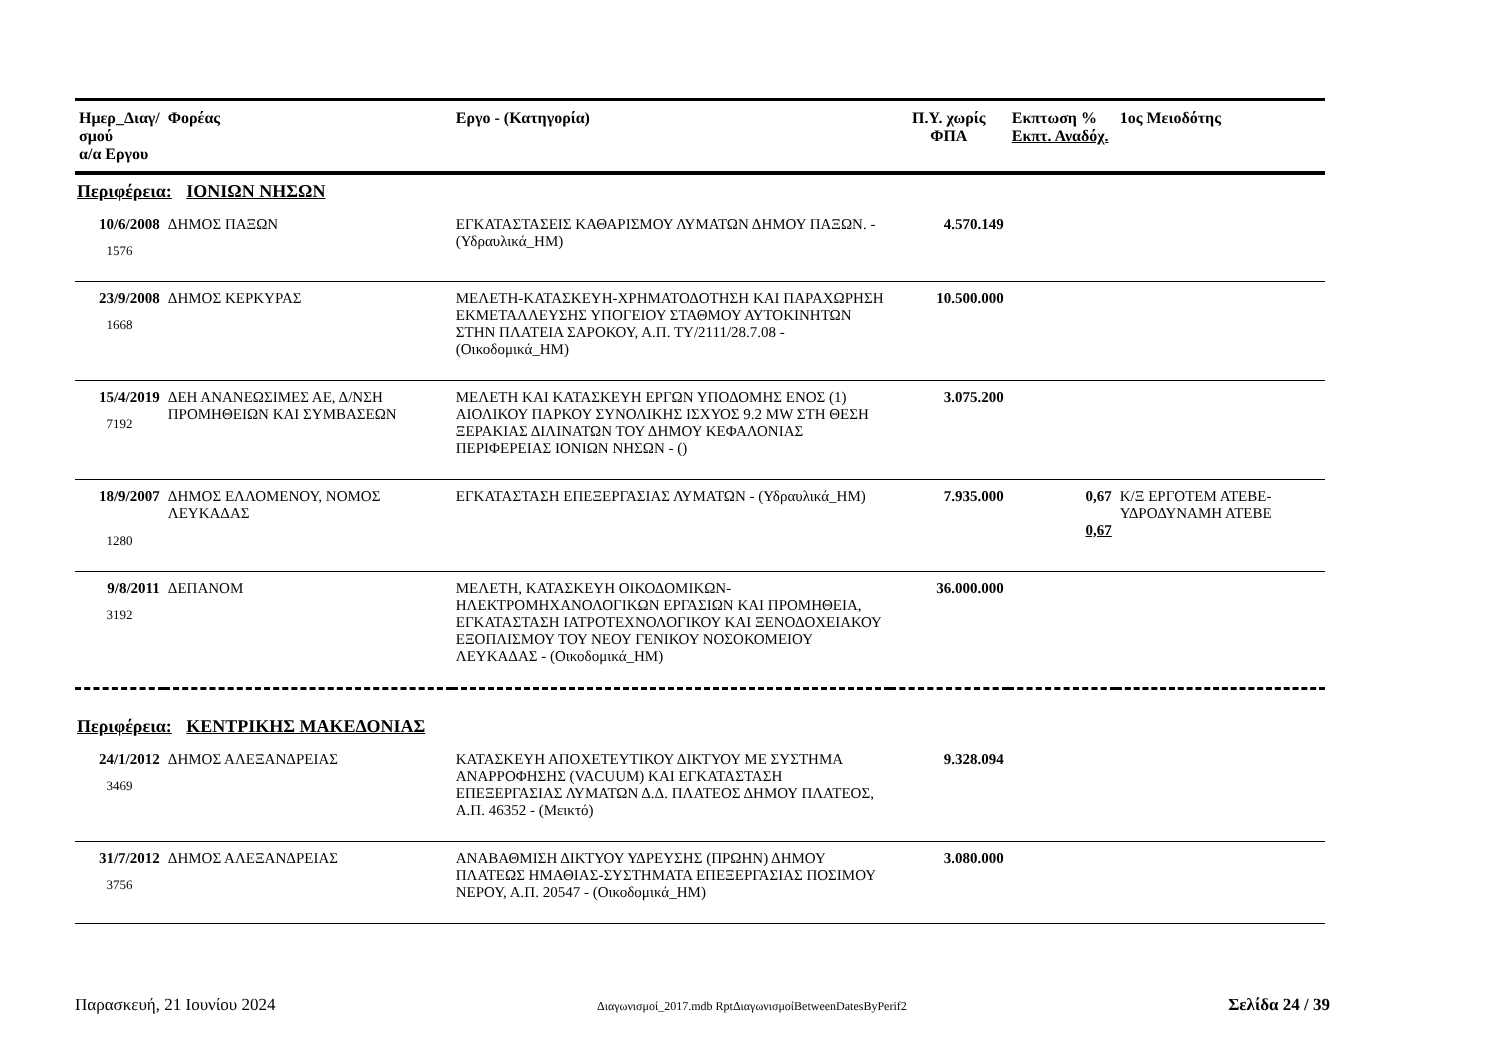| Ημερ_Διαγ/σμού α/α Εργου | Φορέας | Εργο - (Κατηγορία) | Π.Υ. χωρίς ΦΠΑ | Εκπτωση % Εκπτ. Αναδόχ. | 1ος Μειοδότης |
| --- | --- | --- | --- | --- | --- |
| Περιφέρεια: ΙΟΝΙΩΝ ΝΗΣΩΝ | | | | | |
| 10/6/2008 1576 | ΔΗΜΟΣ ΠΑΞΩΝ | ΕΓΚΑΤΑΣΤΑΣΕΙΣ ΚΑΘΑΡΙΣΜΟΥ ΛΥΜΑΤΩΝ ΔΗΜΟΥ ΠΑΞΩΝ. - (Υδραυλικά_ΗΜ) | 4.570.149 | | |
| 23/9/2008 1668 | ΔΗΜΟΣ ΚΕΡΚΥΡΑΣ | ΜΕΛΕΤΗ-ΚΑΤΑΣΚΕΥΗ-ΧΡΗΜΑΤΟΔΟΤΗΣΗ ΚΑΙ ΠΑΡΑΧΩΡΗΣΗ ΕΚΜΕΤΑΛΛΕΥΣΗΣ ΥΠΟΓΕΙΟΥ ΣΤΑΘΜΟΥ ΑΥΤΟΚΙΝΗΤΩΝ ΣΤΗΝ ΠΛΑΤΕΙΑ ΣΑΡΟΚΟΥ, Α.Π. ΤΥ/2111/28.7.08 - (Οικοδομικά_ΗΜ) | 10.500.000 | | |
| 15/4/2019 7192 | ΔΕΗ ΑΝΑΝΕΩΣΙΜΕΣ ΑΕ, Δ/ΝΣΗ ΠΡΟΜΗΘΕΙΩΝ ΚΑΙ ΣΥΜΒΑΣΕΩΝ | ΜΕΛΕΤΗ ΚΑΙ ΚΑΤΑΣΚΕΥΗ ΕΡΓΩΝ ΥΠΟΔΟΜΗΣ ΕΝΟΣ (1) ΑΙΟΛΙΚΟΥ ΠΑΡΚΟΥ ΣΥΝΟΛΙΚΗΣ ΙΣΧΥΟΣ 9.2 MW ΣΤΗ ΘΕΣΗ ΞΕΡΑΚΙΑΣ ΔΙΛΙΝΑΤΩΝ ΤΟΥ ΔΗΜΟΥ ΚΕΦΑΛΟΝΙΑΣ ΠΕΡΙΦΕΡΕΙΑΣ ΙΟΝΙΩΝ ΝΗΣΩΝ - () | 3.075.200 | | |
| 18/9/2007 1280 | ΔΗΜΟΣ ΕΛΛΟΜΕΝΟΥ, ΝΟΜΟΣ ΛΕΥΚΑΔΑΣ | ΕΓΚΑΤΑΣΤΑΣΗ ΕΠΕΞΕΡΓΑΣΙΑΣ ΛΥΜΑΤΩΝ - (Υδραυλικά_ΗΜ) | 7.935.000 | 0,67 0,67 | Κ/Ξ ΕΡΓΟΤΕΜ ΑΤΕΒΕ-ΥΔΡΟΔΥΝΑΜΗ ΑΤΕΒΕ |
| 9/8/2011 3192 | ΔΕΠΑΝΟΜ | ΜΕΛΕΤΗ, ΚΑΤΑΣΚΕΥΗ ΟΙΚΟΔΟΜΙΚΩΝ-ΗΛΕΚΤΡΟΜΗΧΑΝΟΛΟΓΙΚΩΝ ΕΡΓΑΣΙΩΝ ΚΑΙ ΠΡΟΜΗΘΕΙΑ, ΕΓΚΑΤΑΣΤΑΣΗ ΙΑΤΡΟΤΕΧΝΟΛΟΓΙΚΟΥ ΚΑΙ ΞΕΝΟΔΟΧΕΙΑΚΟΥ ΕΞΟΠΛΙΣΜΟΥ ΤΟΥ ΝΕΟΥ ΓΕΝΙΚΟΥ ΝΟΣΟΚΟΜΕΙΟΥ ΛΕΥΚΑΔΑΣ - (Οικοδομικά_ΗΜ) | 36.000.000 | | |
| Περιφέρεια: ΚΕΝΤΡΙΚΗΣ ΜΑΚΕΔΟΝΙΑΣ | | | | | |
| 24/1/2012 3469 | ΔΗΜΟΣ ΑΛΕΞΑΝΔΡΕΙΑΣ | ΚΑΤΑΣΚΕΥΗ ΑΠΟΧΕΤΕΥΤΙΚΟΥ ΔΙΚΤΥΟΥ ΜΕ ΣΥΣΤΗΜΑ ΑΝΑΡΡΟΦΗΣΗΣ (VACUUM) ΚΑΙ ΕΓΚΑΤΑΣΤΑΣΗ ΕΠΕΞΕΡΓΑΣΙΑΣ ΛΥΜΑΤΩΝ Δ.Δ. ΠΛΑΤΕΟΣ ΔΗΜΟΥ ΠΛΑΤΕΟΣ, Α.Π. 46352 - (Μεικτό) | 9.328.094 | | |
| 31/7/2012 3756 | ΔΗΜΟΣ ΑΛΕΞΑΝΔΡΕΙΑΣ | ΑΝΑΒΑΘΜΙΣΗ ΔΙΚΤΥΟΥ ΥΔΡΕΥΣΗΣ (ΠΡΩΗΝ) ΔΗΜΟΥ ΠΛΑΤΕΩΣ ΗΜΑΘΙΑΣ-ΣΥΣΤΗΜΑΤΑ ΕΠΕΞΕΡΓΑΣΙΑΣ ΠΟΣΙΜΟΥ ΝΕΡΟΥ, Α.Π. 20547 - (Οικοδομικά_ΗΜ) | 3.080.000 | | |
Παρασκευή, 21 Ιουνίου 2024 Διαγωνισμοί_2017.mdb RptΔιαγωνισμοίBetweenDatesByPerif2 Σελίδα 24 / 39